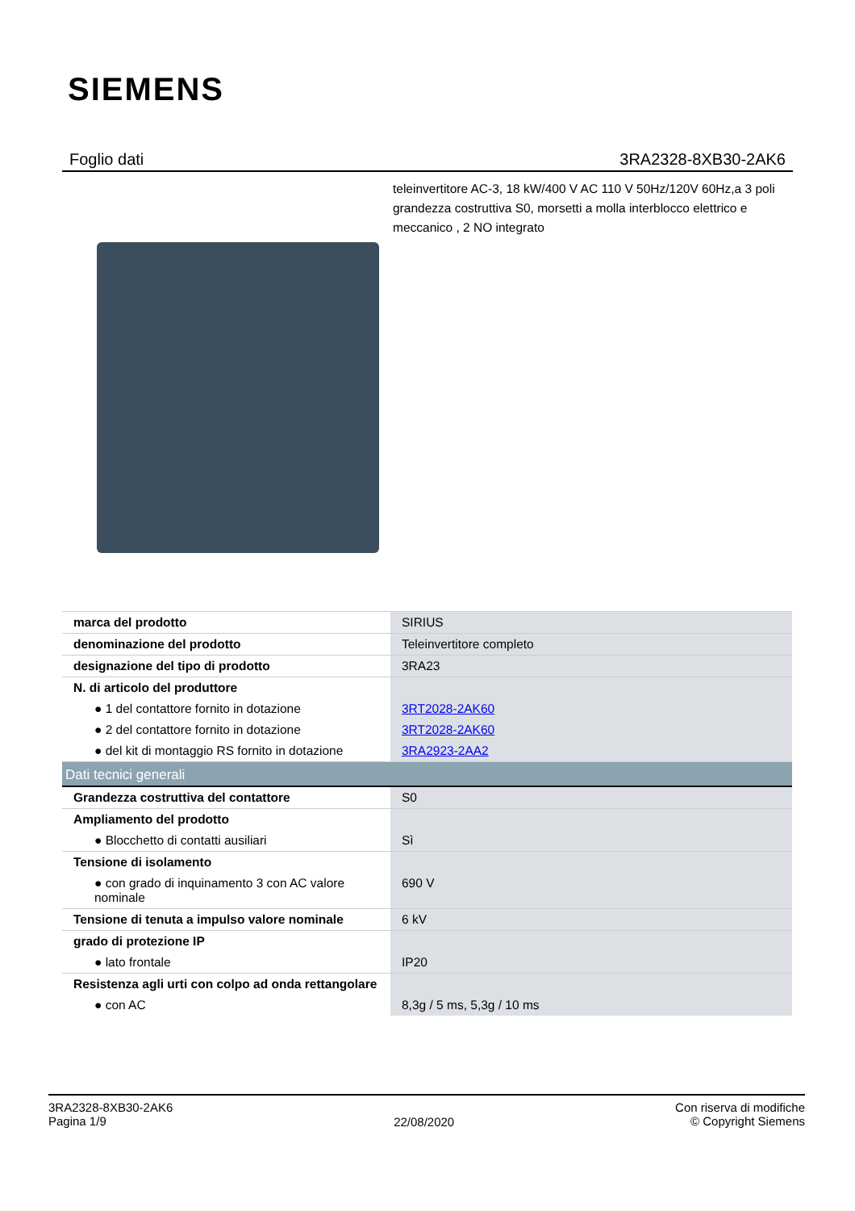SIEMENS
Foglio dati 3RA2328-8XB30-2AK6
teleinvertitore AC-3, 18 kW/400 V AC 110 V 50Hz/120V 60Hz,a 3 poli grandezza costruttiva S0, morsetti a molla interblocco elettrico e meccanico , 2 NO integrato
| marca del prodotto | SIRIUS |
| denominazione del prodotto | Teleinvertitore completo |
| designazione del tipo di prodotto | 3RA23 |
| N. di articolo del produttore | |
| ● 1 del contattore fornito in dotazione | 3RT2028-2AK60 |
| ● 2 del contattore fornito in dotazione | 3RT2028-2AK60 |
| ● del kit di montaggio RS fornito in dotazione | 3RA2923-2AA2 |
| Dati tecnici generali | |
| Grandezza costruttiva del contattore | S0 |
| Ampliamento del prodotto | |
| ● Blocchetto di contatti ausiliari | Sì |
| Tensione di isolamento | |
| ● con grado di inquinamento 3 con AC valore nominale | 690 V |
| Tensione di tenuta a impulso valore nominale | 6 kV |
| grado di protezione IP | |
| ● lato frontale | IP20 |
| Resistenza agli urti con colpo ad onda rettangolare | |
| ● con AC | 8,3g / 5 ms, 5,3g / 10 ms |
3RA2328-8XB30-2AK6
Pagina 1/9
22/08/2020
Con riserva di modifiche
© Copyright Siemens